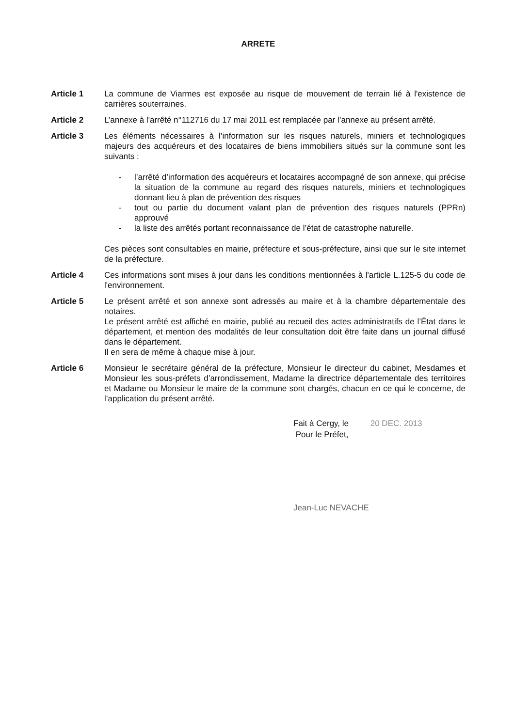ARRETE
Article 1 La commune de Viarmes est exposée au risque de mouvement de terrain lié à l'existence de carrières souterraines.
Article 2 L’annexe à l'arrêté n°112716 du 17 mai 2011 est remplacée par l’annexe au présent arrêté.
Article 3 Les éléments nécessaires à l’information sur les risques naturels, miniers et technologiques majeurs des acquéreurs et des locataires de biens immobiliers situés sur la commune sont les suivants :
- l’arrêté d’information des acquéreurs et locataires accompagné de son annexe, qui précise la situation de la commune au regard des risques naturels, miniers et technologiques donnant lieu à plan de prévention des risques
- tout ou partie du document valant plan de prévention des risques naturels (PPRn) approuvé
- la liste des arrêtés portant reconnaissance de l’état de catastrophe naturelle.
Ces pièces sont consultables en mairie, préfecture et sous-préfecture, ainsi que sur le site internet de la préfecture.
Article 4 Ces informations sont mises à jour dans les conditions mentionnées à l'article L.125-5 du code de l'environnement.
Article 5 Le présent arrêté et son annexe sont adressés au maire et à la chambre départementale des notaires.
Le présent arrêté est affiché en mairie, publié au recueil des actes administratifs de l’État dans le département, et mention des modalités de leur consultation doit être faite dans un journal diffusé dans le département.
Il en sera de même à chaque mise à jour.
Article 6 Monsieur le secrétaire général de la préfecture, Monsieur le directeur du cabinet, Mesdames et Monsieur les sous-préfets d’arrondissement, Madame la directrice départementale des territoires et Madame ou Monsieur le maire de la commune sont chargés, chacun en ce qui le concerne, de l’application du présent arrêté.
Fait à Cergy, le 20 DEC. 2013
Pour le Préfet,
Jean-Luc NEVACHE